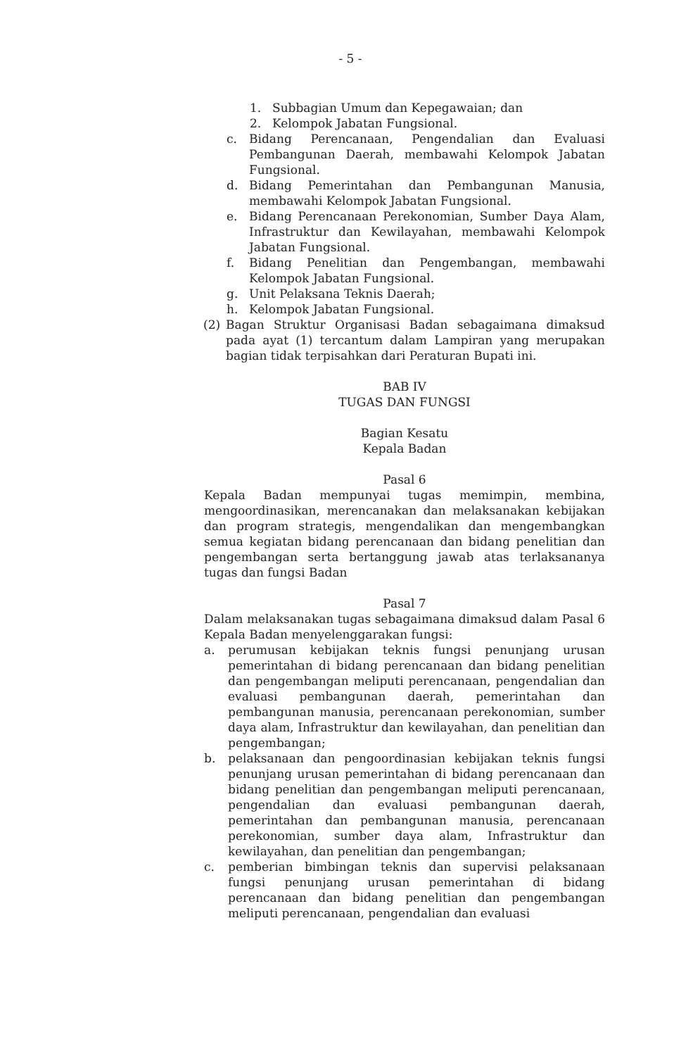- 5 -
1. Subbagian Umum dan Kepegawaian; dan
2. Kelompok Jabatan Fungsional.
c. Bidang Perencanaan, Pengendalian dan Evaluasi Pembangunan Daerah, membawahi Kelompok Jabatan Fungsional.
d. Bidang Pemerintahan dan Pembangunan Manusia, membawahi Kelompok Jabatan Fungsional.
e. Bidang Perencanaan Perekonomian, Sumber Daya Alam, Infrastruktur dan Kewilayahan, membawahi Kelompok Jabatan Fungsional.
f. Bidang Penelitian dan Pengembangan, membawahi Kelompok Jabatan Fungsional.
g. Unit Pelaksana Teknis Daerah;
h. Kelompok Jabatan Fungsional.
(2) Bagan Struktur Organisasi Badan sebagaimana dimaksud pada ayat (1) tercantum dalam Lampiran yang merupakan bagian tidak terpisahkan dari Peraturan Bupati ini.
BAB IV
TUGAS DAN FUNGSI
Bagian Kesatu
Kepala Badan
Pasal 6
Kepala Badan mempunyai tugas memimpin, membina, mengoordinasikan, merencanakan dan melaksanakan kebijakan dan program strategis, mengendalikan dan mengembangkan semua kegiatan bidang perencanaan dan bidang penelitian dan pengembangan serta bertanggung jawab atas terlaksananya tugas dan fungsi Badan
Pasal 7
Dalam melaksanakan tugas sebagaimana dimaksud dalam Pasal 6 Kepala Badan menyelenggarakan fungsi:
a. perumusan kebijakan teknis fungsi penunjang urusan pemerintahan di bidang perencanaan dan bidang penelitian dan pengembangan meliputi perencanaan, pengendalian dan evaluasi pembangunan daerah, pemerintahan dan pembangunan manusia, perencanaan perekonomian, sumber daya alam, Infrastruktur dan kewilayahan, dan penelitian dan pengembangan;
b. pelaksanaan dan pengoordinasian kebijakan teknis fungsi penunjang urusan pemerintahan di bidang perencanaan dan bidang penelitian dan pengembangan meliputi perencanaan, pengendalian dan evaluasi pembangunan daerah, pemerintahan dan pembangunan manusia, perencanaan perekonomian, sumber daya alam, Infrastruktur dan kewilayahan, dan penelitian dan pengembangan;
c. pemberian bimbingan teknis dan supervisi pelaksanaan fungsi penunjang urusan pemerintahan di bidang perencanaan dan bidang penelitian dan pengembangan meliputi perencanaan, pengendalian dan evaluasi